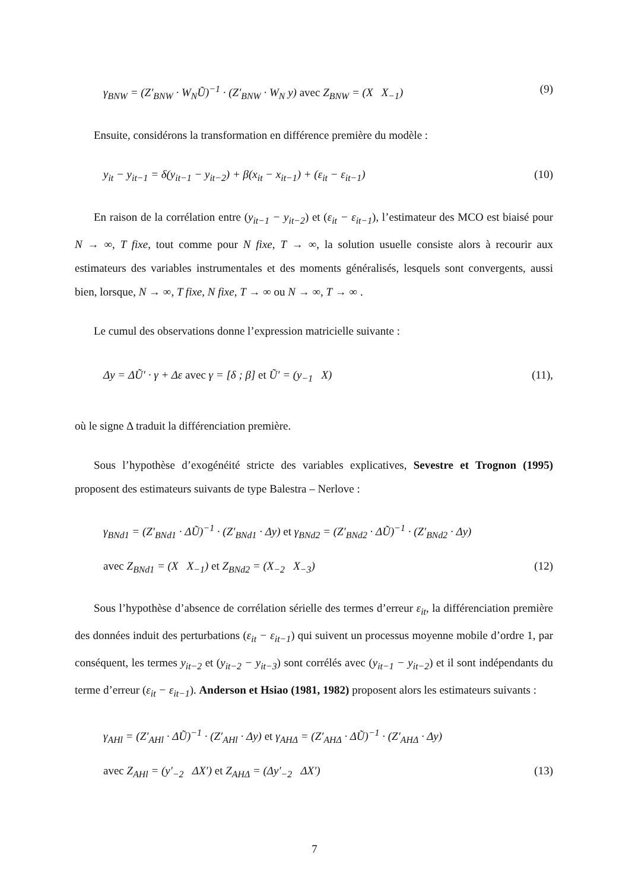γ<sub>BNW</sub> = (Z′<sub>BNW</sub> · W<sub>N</sub>Ũ)<sup>−1</sup> · (Z′<sub>BNW</sub> · W<sub>N</sub> y) avec Z<sub>BNW</sub> = (X X<sub>−1</sub>) (9)
Ensuite, considérons la transformation en différence première du modèle :
y<sub>it</sub> − y<sub>it−1</sub> = δ(y<sub>it−1</sub> − y<sub>it−2</sub>) + β(x<sub>it</sub> − x<sub>it−1</sub>) + (ε<sub>it</sub> − ε<sub>it−1</sub>) (10)
En raison de la corrélation entre (y<sub>it−1</sub> − y<sub>it−2</sub>) et (ε<sub>it</sub> − ε<sub>it−1</sub>), l’estimateur des MCO est biaisé pour N → ∞, T fixe, tout comme pour N fixe, T → ∞, la solution usuelle consiste alors à recourir aux estimateurs des variables instrumentales et des moments généralisés, lesquels sont convergents, aussi bien, lorsque, N → ∞, T fixe, N fixe, T → ∞ ou N → ∞, T → ∞ .
Le cumul des observations donne l’expression matricielle suivante :
Δy = ΔŨ′ · γ + Δε avec γ = [δ ; β] et Ũ′ = (y<sub>−1</sub> X) (11),
où le signe Δ traduit la différenciation première.
Sous l’hypothèse d’exogénéité stricte des variables explicatives, Sevestre et Trognon (1995) proposent des estimateurs suivants de type Balestra – Nerlove :
γ<sub>BNd1</sub> = (Z′<sub>BNd1</sub> · ΔŨ)<sup>−1</sup> · (Z′<sub>BNd1</sub> · Δy) et γ<sub>BNd2</sub> = (Z′<sub>BNd2</sub> · ΔŨ)<sup>−1</sup> · (Z′<sub>BNd2</sub> · Δy)
avec Z<sub>BNd1</sub> = (X X<sub>−1</sub>) et Z<sub>BNd2</sub> = (X<sub>−2</sub> X<sub>−3</sub>) (12)
Sous l’hypothèse d’absence de corrélation sérielle des termes d’erreur ε<sub>it</sub>, la différenciation première des données induit des perturbations (ε<sub>it</sub> − ε<sub>it−1</sub>) qui suivent un processus moyenne mobile d’ordre 1, par conséquent, les termes y<sub>it−2</sub> et (y<sub>it−2</sub> − y<sub>it−3</sub>) sont corrélés avec (y<sub>it−1</sub> − y<sub>it−2</sub>) et il sont indépendants du terme d’erreur (ε<sub>it</sub> − ε<sub>it−1</sub>). Anderson et Hsiao (1981, 1982) proposent alors les estimateurs suivants :
γ<sub>AHl</sub> = (Z′<sub>AHl</sub> · ΔŨ)<sup>−1</sup> · (Z′<sub>AHl</sub> · Δy) et γ<sub>AHΔ</sub> = (Z′<sub>AHΔ</sub> · ΔŨ)<sup>−1</sup> · (Z′<sub>AHΔ</sub> · Δy)
avec Z<sub>AHl</sub> = (y′<sub>−2</sub> ΔX′) et Z<sub>AHΔ</sub> = (Δy′<sub>−2</sub> ΔX′) (13)
7